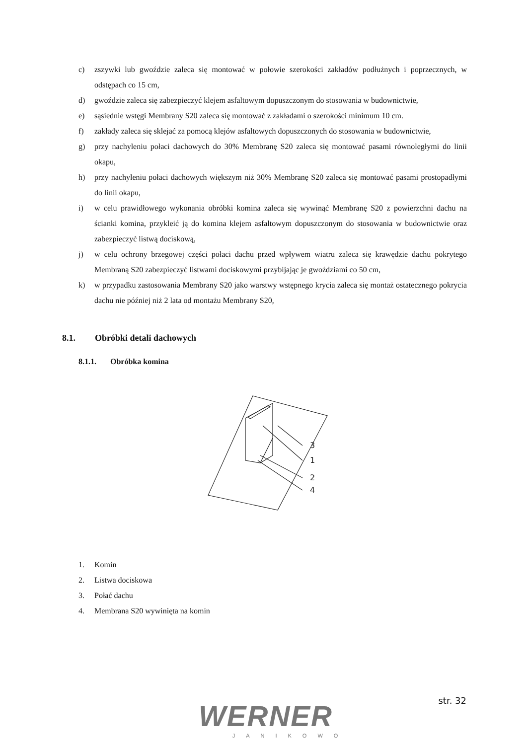c) zszywki lub gwoździe zaleca się montować w połowie szerokości zakładów podłużnych i poprzecznych, w odstępach co 15 cm,
d) gwoździe zaleca się zabezpieczyć klejem asfaltowym dopuszczonym do stosowania w budownictwie,
e) sąsiednie wstęgi Membrany S20 zaleca się montować z zakładami o szerokości minimum 10 cm.
f) zakłady zaleca się sklejać za pomocą klejów asfaltowych dopuszczonych do stosowania w budownictwie,
g) przy nachyleniu połaci dachowych do 30% Membranę S20 zaleca się montować pasami równoległymi do linii okapu,
h) przy nachyleniu połaci dachowych większym niż 30% Membranę S20 zaleca się montować pasami prostopadłymi do linii okapu,
i) w celu prawidłowego wykonania obróbki komina zaleca się wywinąć Membranę S20 z powierzchni dachu na ścianki komina, przykleić ją do komina klejem asfaltowym dopuszczonym do stosowania w budownictwie oraz zabezpieczyć listwą dociskową,
j) w celu ochrony brzegowej części połaci dachu przed wpływem wiatru zaleca się krawędzie dachu pokrytego Membraną S20 zabezpieczyć listwami dociskowymi przybijając je gwoździami co 50 cm,
k) w przypadku zastosowania Membrany S20 jako warstwy wstępnego krycia zaleca się montaż ostatecznego pokrycia dachu nie później niż 2 lata od montażu Membrany S20,
8.1. Obróbki detali dachowych
8.1.1. Obróbka komina
3
1
2
4
1. Komin
2. Listwa dociskowa
3. Połać dachu
4. Membrana S20 wywinięta na komin
WERNER
JANIKOWO
str. 32